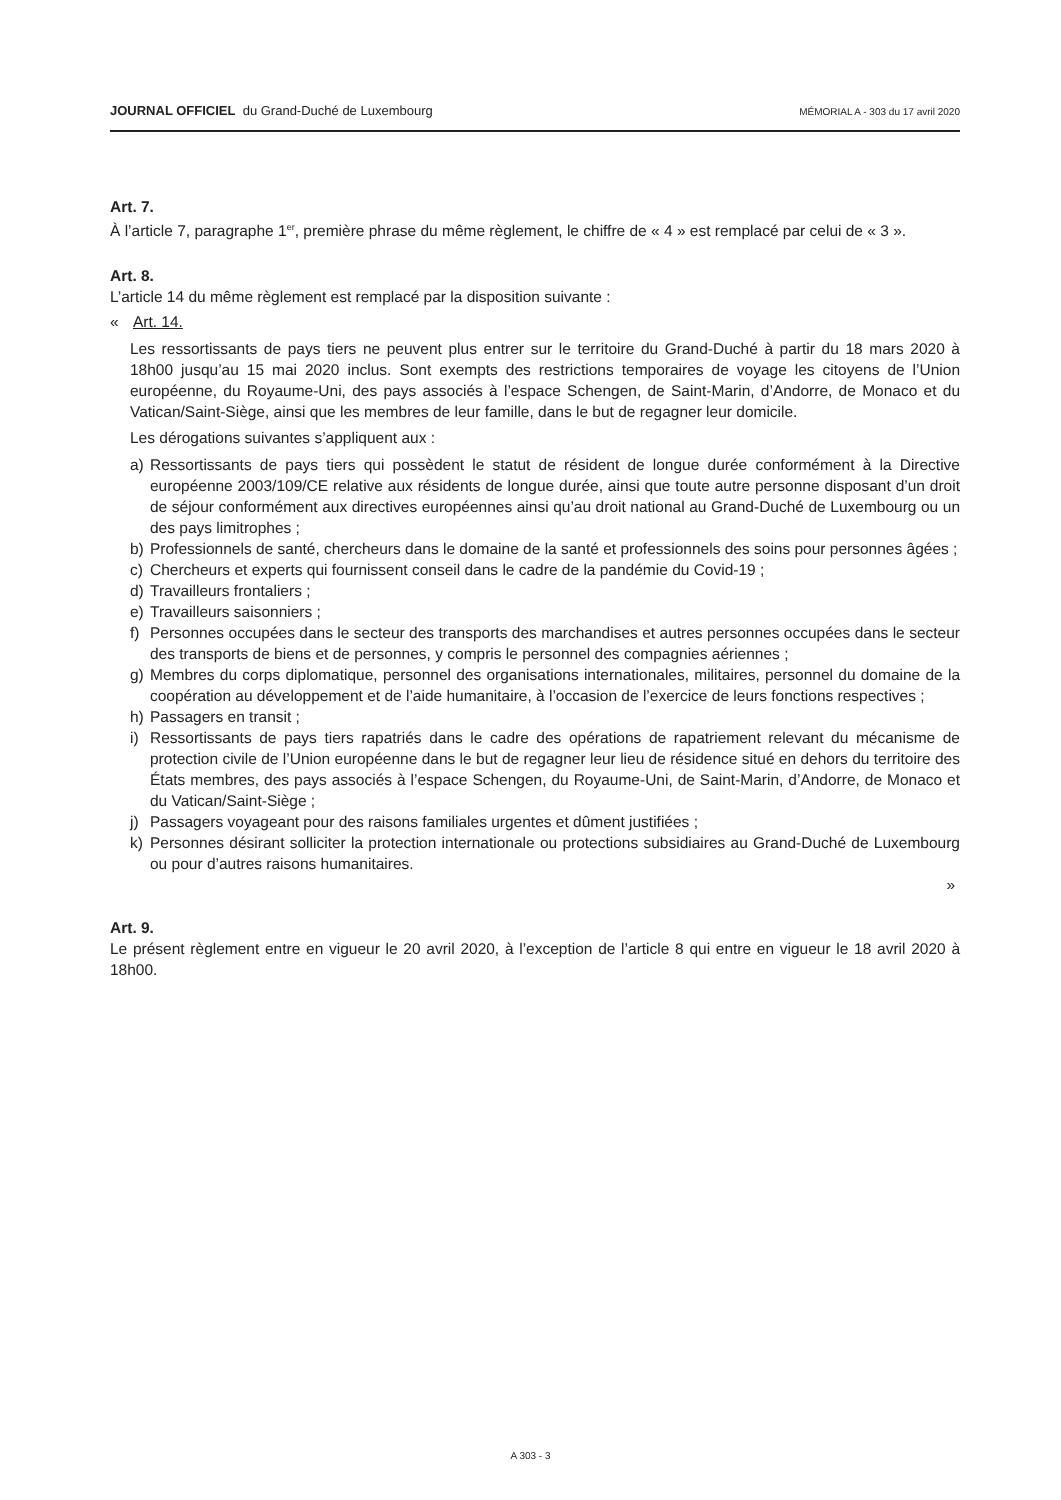JOURNAL OFFICIEL du Grand-Duché de Luxembourg
MÉMORIAL A - 303 du 17 avril 2020
Art. 7.
À l’article 7, paragraphe 1<sup>er</sup>, première phrase du même règlement, le chiffre de « 4 » est remplacé par celui de « 3 ».
Art. 8.
L’article 14 du même règlement est remplacé par la disposition suivante :
« Art. 14.
Les ressortissants de pays tiers ne peuvent plus entrer sur le territoire du Grand-Duché à partir du 18 mars 2020 à 18h00 jusqu’au 15 mai 2020 inclus. Sont exempts des restrictions temporaires de voyage les citoyens de l’Union européenne, du Royaume-Uni, des pays associés à l’espace Schengen, de Saint-Marin, d’Andorre, de Monaco et du Vatican/Saint-Siège, ainsi que les membres de leur famille, dans le but de regagner leur domicile.
Les dérogations suivantes s’appliquent aux :
a) Ressortissants de pays tiers qui possèdent le statut de résident de longue durée conformément à la Directive européenne 2003/109/CE relative aux résidents de longue durée, ainsi que toute autre personne disposant d’un droit de séjour conformément aux directives européennes ainsi qu’au droit national au Grand-Duché de Luxembourg ou un des pays limitrophes ;
b) Professionnels de santé, chercheurs dans le domaine de la santé et professionnels des soins pour personnes âgées ;
c) Chercheurs et experts qui fournissent conseil dans le cadre de la pandémie du Covid-19 ;
d) Travailleurs frontaliers ;
e) Travailleurs saisonniers ;
f) Personnes occupées dans le secteur des transports des marchandises et autres personnes occupées dans le secteur des transports de biens et de personnes, y compris le personnel des compagnies aériennes ;
g) Membres du corps diplomatique, personnel des organisations internationales, militaires, personnel du domaine de la coopération au développement et de l’aide humanitaire, à l’occasion de l’exercice de leurs fonctions respectives ;
h) Passagers en transit ;
i) Ressortissants de pays tiers rapatriés dans le cadre des opérations de rapatriement relevant du mécanisme de protection civile de l’Union européenne dans le but de regagner leur lieu de résidence situé en dehors du territoire des États membres, des pays associés à l’espace Schengen, du Royaume-Uni, de Saint-Marin, d’Andorre, de Monaco et du Vatican/Saint-Siège ;
j) Passagers voyageant pour des raisons familiales urgentes et dûment justifiées ;
k) Personnes désirant solliciter la protection internationale ou protections subsidiaires au Grand-Duché de Luxembourg ou pour d’autres raisons humanitaires.
»
Art. 9.
Le présent règlement entre en vigueur le 20 avril 2020, à l’exception de l’article 8 qui entre en vigueur le 18 avril 2020 à 18h00.
A 303 - 3